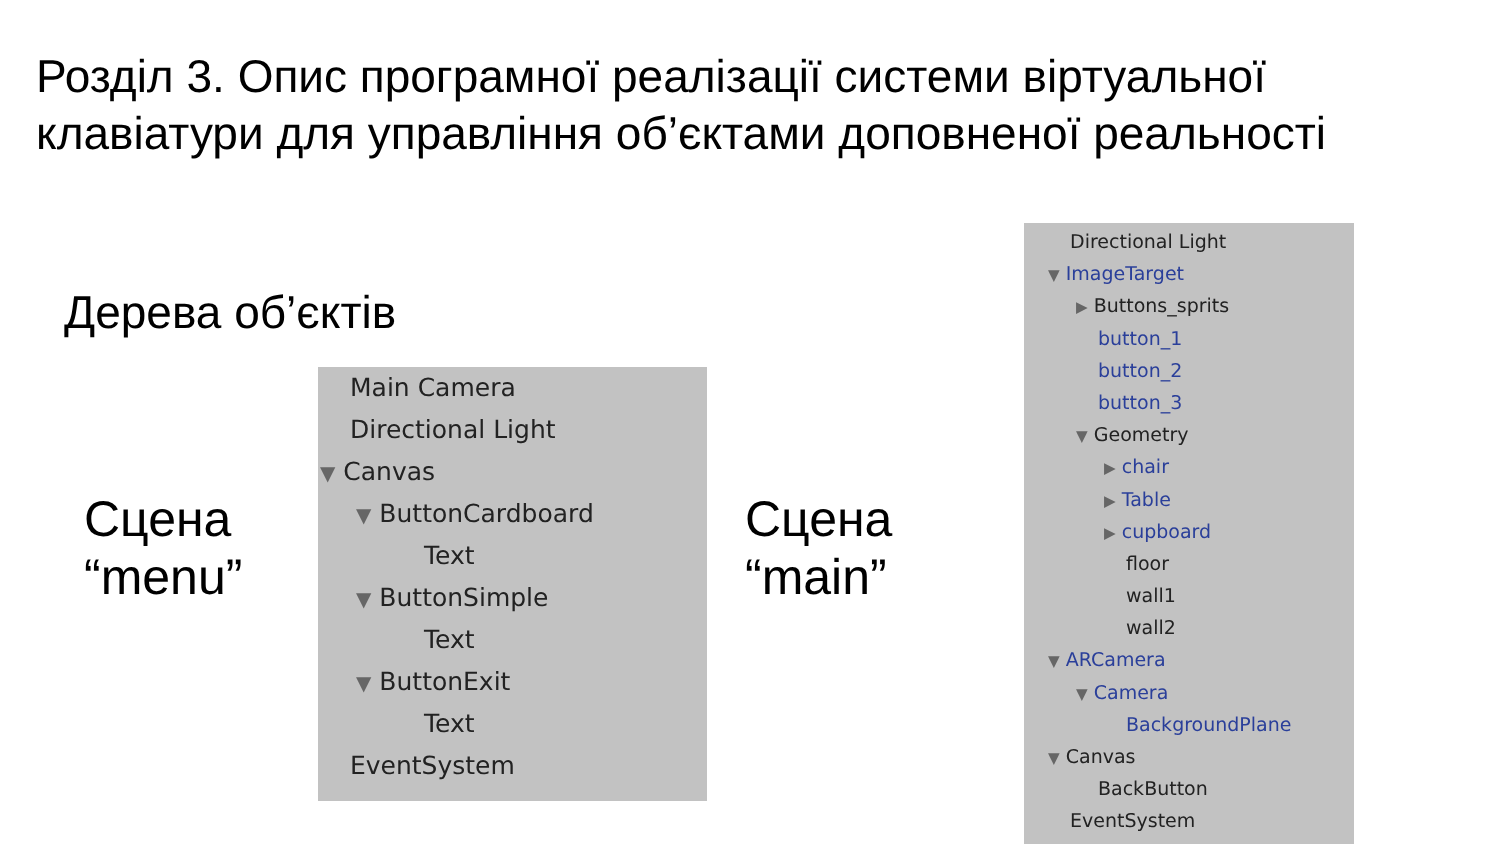Розділ 3. Опис програмної реалізації системи віртуальної клавіатури для управління об’єктами доповненої реальності
Дерева об’єктів
Сцена
“menu”
Main Camera
Directional Light
▼ Canvas
▼ ButtonCardboard
Text
▼ ButtonSimple
Text
▼ ButtonExit
Text
EventSystem
Сцена
“main”
Directional Light
▼ ImageTarget
▶ Buttons_sprits
button_1
button_2
button_3
▼ Geometry
▶ chair
▶ Table
▶ cupboard
floor
wall1
wall2
▼ ARCamera
▼ Camera
BackgroundPlane
▼ Canvas
BackButton
EventSystem